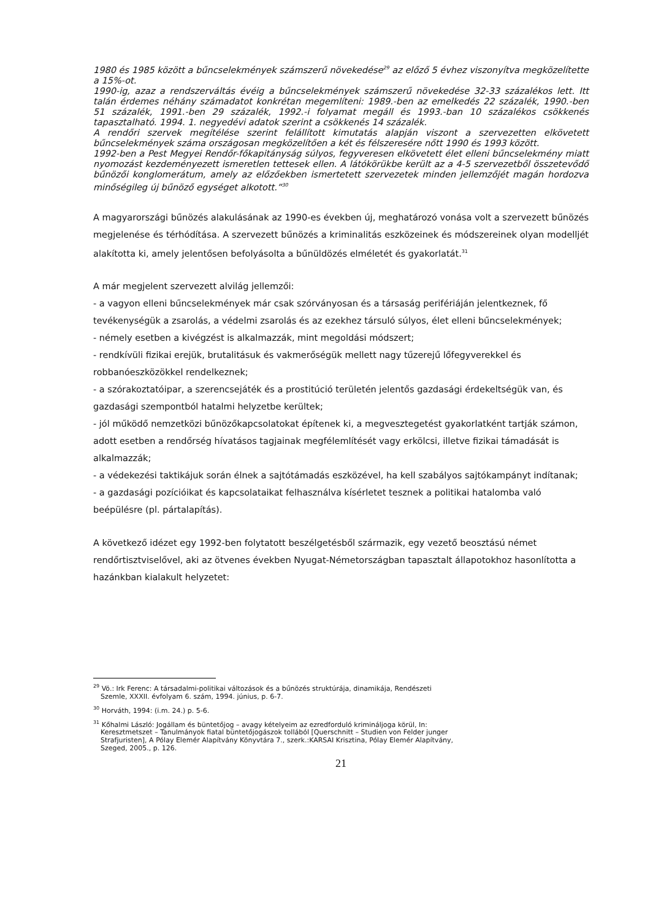1980 és 1985 között a bűncselekmények számszerű növekedése<sup>29</sup> az előző 5 évhez viszonyítva megközelítette a 15%-ot.
1990-ig, azaz a rendszerváltás évéig a bűncselekmények számszerű növekedése 32-33 százalékos lett. Itt talán érdemes néhány számadatot konkrétan megemlíteni: 1989.-ben az emelkedés 22 százalék, 1990.-ben 51 százalék, 1991.-ben 29 százalék, 1992.-i folyamat megáll és 1993.-ban 10 százalékos csökkenés tapasztalható. 1994. 1. negyedévi adatok szerint a csökkenés 14 százalék.
A rendőri szervek megítélése szerint felállított kimutatás alapján viszont a szervezetten elkövetett bűncselekmények száma országosan megközelítően a két és félszeresére nőtt 1990 és 1993 között.
1992-ben a Pest Megyei Rendőr-főkapitányság súlyos, fegyveresen elkövetett élet elleni bűncselekmény miatt nyomozást kezdeményezett ismeretlen tettesek ellen. A látókörükbe került az a 4-5 szervezetből összetevődő bűnözői konglomerátum, amely az előzőekben ismertetett szervezetek minden jellemzőjét magán hordozva minőségileg új bűnöző egységet alkotott.”<sup>30</sup>
A magyarországi bűnözés alakulásának az 1990-es években új, meghatározó vonása volt a szervezett bűnözés megjelenése és térhódítása. A szervezett bűnözés a kriminalitás eszközeinek és módszereinek olyan modelljét alakította ki, amely jelentősen befolyásolta a bűnüldözés elméletét és gyakorlatát.<sup>31</sup>
A már megjelent szervezett alvilág jellemzői:
- a vagyon elleni bűncselekmények már csak szórványosan és a társaság perifériáján jelentkeznek, fő tevékenységük a zsarolás, a védelmi zsarolás és az ezekhez társuló súlyos, élet elleni bűncselekmények;
- némely esetben a kivégzést is alkalmazzák, mint megoldási módszert;
- rendkívüli fizikai erejük, brutalitásuk és vakmerőségük mellett nagy tűzerejű lőfegyverekkel és robbanóeszközökkel rendelkeznek;
- a szórakoztatóipar, a szerencsejáték és a prostitúció területén jelentős gazdasági érdekeltségük van, és gazdasági szempontból hatalmi helyzetbe kerültek;
- jól működő nemzetközi bűnözőkapcsolatokat építenek ki, a megvesztegetést gyakorlatként tartják számon, adott esetben a rendőrség hívatásos tagjainak megfélemlítését vagy erkölcsi, illetve fizikai támadását is alkalmazzák;
- a védekezési taktikájuk során élnek a sajtótámadás eszközével, ha kell szabályos sajtókampányt indítanak;
- a gazdasági pozícióikat és kapcsolataikat felhasználva kísérletet tesznek a politikai hatalomba való beépülésre (pl. pártalapítás).
A következő idézet egy 1992-ben folytatott beszélgetésből származik, egy vezető beosztású német rendőrtisztviselővel, aki az ötvenes években Nyugat-Németországban tapasztalt állapotokhoz hasonlította a hazánkban kialakult helyzetet:
<sup>29</sup> Vö.: Irk Ferenc: A társadalmi-politikai változások és a bűnözés struktúrája, dinamikája, Rendészeti
Szemle, XXXII. évfolyam 6. szám, 1994. június, p. 6-7.
<sup>30</sup> Horváth, 1994: (i.m. 24.) p. 5-6.
<sup>31</sup> Kőhalmi László: Jogállam és büntetőjog – avagy kételyeim az ezredforduló krimináljoga körül, In:
Keresztmetszet – Tanulmányok fiatal büntetőjogászok tollából [Querschnitt – Studien von Felder junger
Strafjuristen], A Pólay Elemér Alapítvány Könyvtára 7., szerk.:KARSAI Krisztina, Pólay Elemér Alapítvány,
Szeged, 2005., p. 126.
21